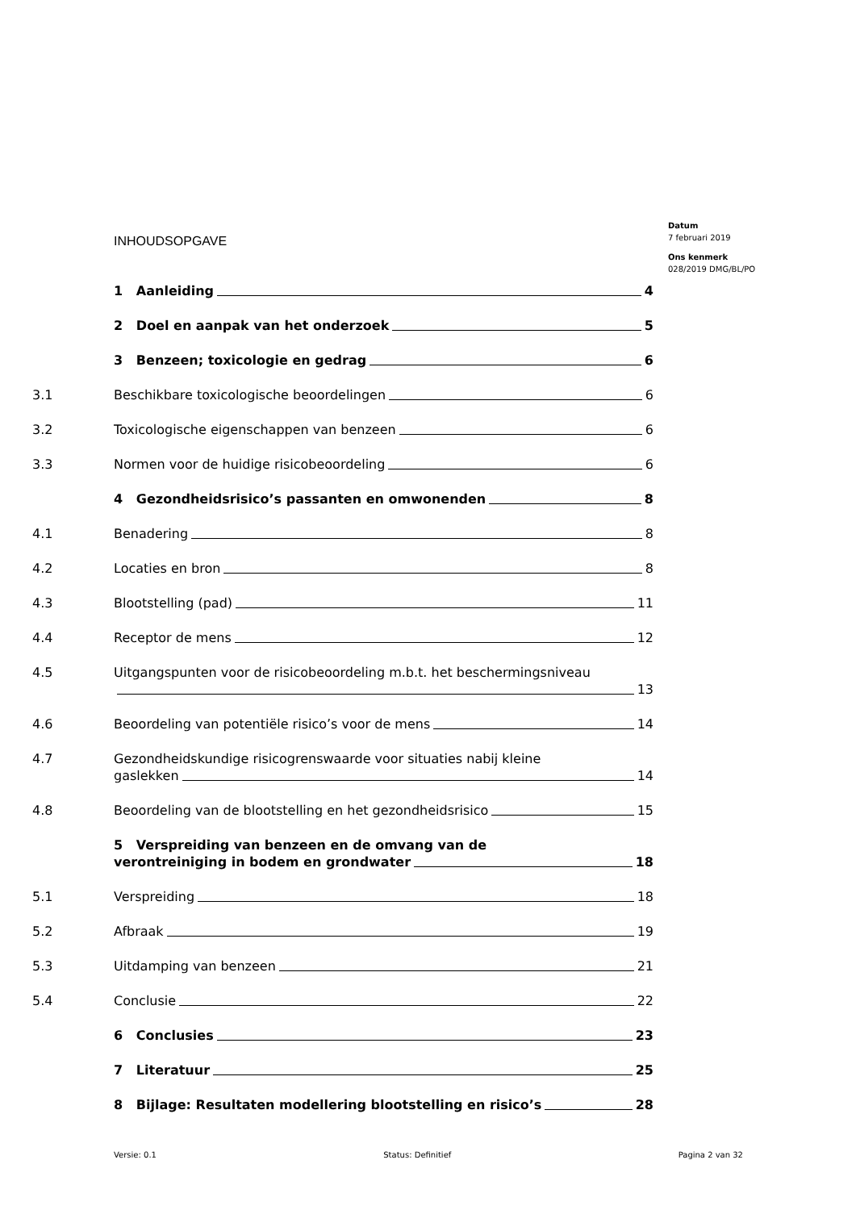INHOUDSOPGAVE
Datum
7 februari 2019
Ons kenmerk
028/2019 DMG/BL/PO
1 Aanleiding 4
2 Doel en aanpak van het onderzoek 5
3 Benzeen; toxicologie en gedrag 6
3.1 Beschikbare toxicologische beoordelingen 6
3.2 Toxicologische eigenschappen van benzeen 6
3.3 Normen voor de huidige risicobeoordeling 6
4 Gezondheidsrisico’s passanten en omwonenden 8
4.1 Benadering 8
4.2 Locaties en bron 8
4.3 Blootstelling (pad) 11
4.4 Receptor de mens 12
4.5 Uitgangspunten voor de risicobeoordeling m.b.t. het beschermingsniveau
13
4.6 Beoordeling van potentiële risico’s voor de mens 14
4.7 Gezondheidskundige risicogrenswaarde voor situaties nabij kleine
gaslekken 14
4.8 Beoordeling van de blootstelling en het gezondheidsrisico 15
5 Verspreiding van benzeen en de omvang van de
verontreiniging in bodem en grondwater 18
5.1 Verspreiding 18
5.2 Afbraak 19
5.3 Uitdamping van benzeen 21
5.4 Conclusie 22
6 Conclusies 23
7 Literatuur 25
8 Bijlage: Resultaten modellering blootstelling en risico’s 28
Versie: 0.1 Status: Definitief Pagina 2 van 32